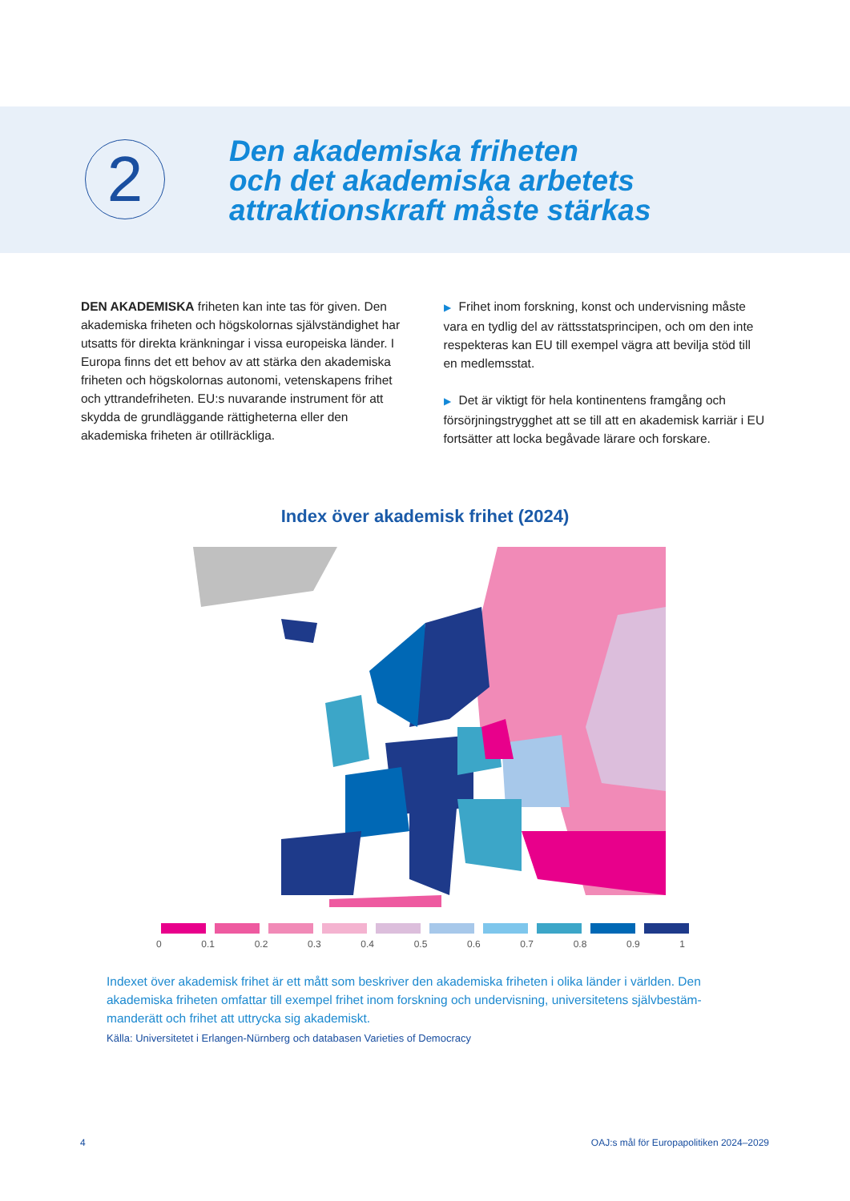2
Den akademiska friheten
och det akademiska arbetets
attraktionskraft måste stärkas
DEN AKADEMISKA friheten kan inte tas för given. Den akademiska friheten och högskolornas självständighet har utsatts för direkta kränkningar i vissa europeiska länder. I Europa finns det ett behov av att stärka den akademiska friheten och högskolornas autonomi, vetenskapens frihet och yttrandefriheten. EU:s nuvarande instrument för att skydda de grundläggande rättigheterna eller den akademiska friheten är otillräckliga.
▶ Frihet inom forskning, konst och undervisning måste vara en tydlig del av rättsstatsprincipen, och om den inte respekteras kan EU till exempel vägra att bevilja stöd till en medlemsstat.
▶ Det är viktigt för hela kontinentens framgång och försörjningstrygghet att se till att en akademisk karriär i EU fortsätter att locka begåvade lärare och forskare.
Index över akademisk frihet (2024)
0 0.1 0.2 0.3 0.4 0.5 0.6 0.7 0.8 0.9 1
Indexet över akademisk frihet är ett mått som beskriver den akademiska friheten i olika länder i världen. Den akademiska friheten omfattar till exempel frihet inom forskning och undervisning, universitetens självbestäm-manderätt och frihet att uttrycka sig akademiskt.
Källa: Universitetet i Erlangen-Nürnberg och databasen Varieties of Democracy
4
OAJ:s mål för Europapolitiken 2024–2029